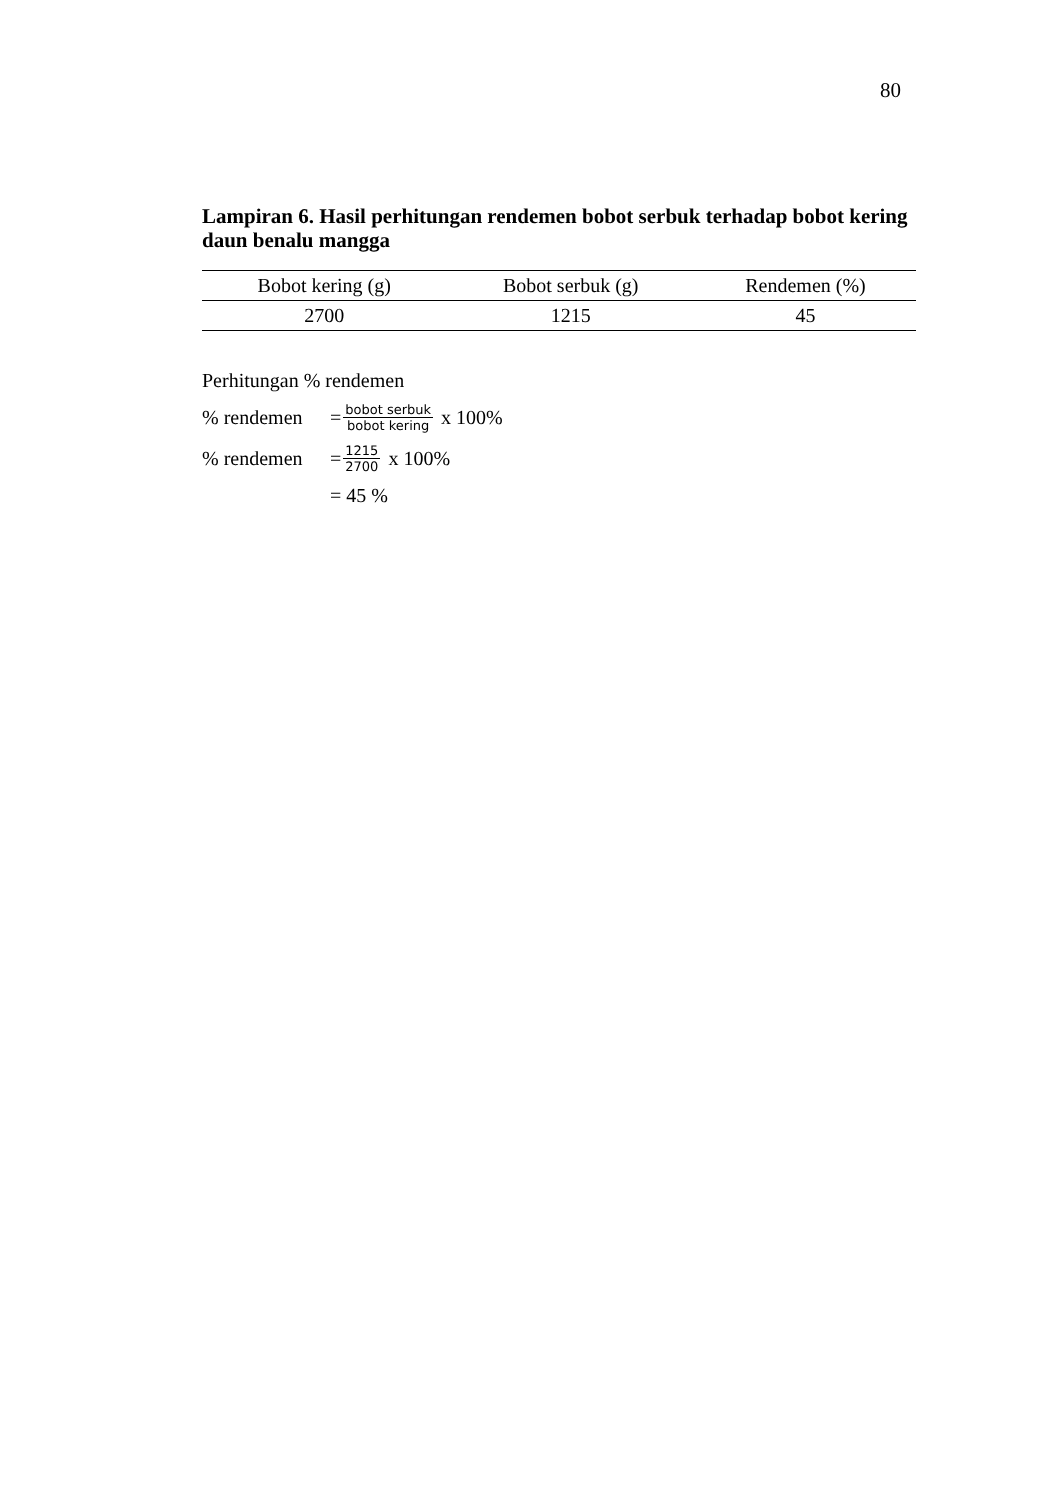80
Lampiran 6. Hasil perhitungan rendemen bobot serbuk terhadap bobot kering daun benalu mangga
| Bobot kering (g) | Bobot serbuk (g) | Rendemen (%) |
| --- | --- | --- |
| 2700 | 1215 | 45 |
Perhitungan % rendemen
% rendemen = bobot serbuk bobot kering x 100%
% rendemen = 1215 2700 x 100%
= 45 %